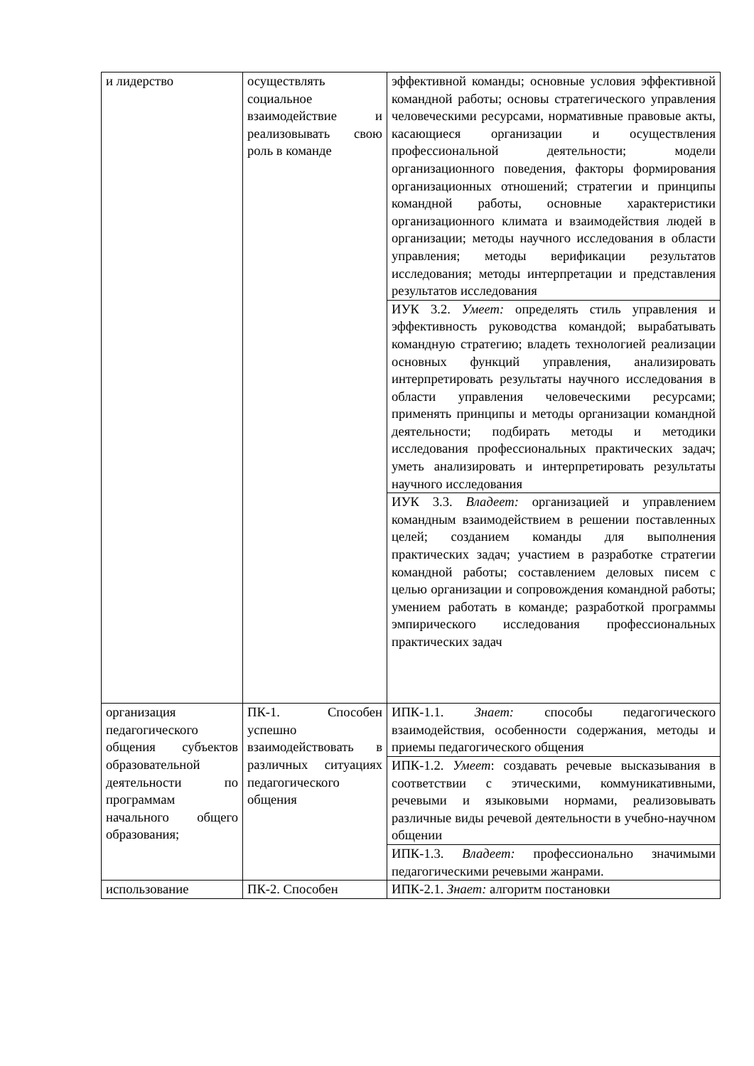| и лидерство | осуществлять социальное взаимодействие и реализовывать свою роль в команде | эффективной команды; основные условия эффективной командной работы; основы стратегического управления человеческими ресурсами, нормативные правовые акты, касающиеся организации и осуществления профессиональной деятельности; модели организационного поведения, факторы формирования организационных отношений; стратегии и принципы командной работы, основные характеристики организационного климата и взаимодействия людей в организации; методы научного исследования в области управления; методы верификации результатов исследования; методы интерпретации и представления результатов исследования |
| | | ИУК 3.2. Умеет: определять стиль управления и эффективность руководства командой; вырабатывать командную стратегию; владеть технологией реализации основных функций управления, анализировать интерпретировать результаты научного исследования в области управления человеческими ресурсами; применять принципы и методы организации командной деятельности; подбирать методы и методики исследования профессиональных практических задач; уметь анализировать и интерпретировать результаты научного исследования |
| | | ИУК 3.3. Владеет: организацией и управлением командным взаимодействием в решении поставленных целей; созданием команды для выполнения практических задач; участием в разработке стратегии командной работы; составлением деловых писем с целью организации и сопровождения командной работы; умением работать в команде; разработкой программы эмпирического исследования профессиональных практических задач |
| организация педагогического общения субъектов образовательной деятельности по программам начального общего образования; | ПК-1. Способен успешно взаимодействовать в различных ситуациях педагогического общения | ИПК-1.1. Знает: способы педагогического взаимодействия, особенности содержания, методы и приемы педагогического общения |
| | | ИПК-1.2. Умеет : создавать речевые высказывания в соответствии с этическими, коммуникативными, речевыми и языковыми нормами, реализовывать различные виды речевой деятельности в учебно-научном общении |
| | | ИПК-1.3. Владеет: профессионально значимыми педагогическими речевыми жанрами. |
| использование | ПК-2. Способен | ИПК-2.1. Знает: алгоритм постановки |